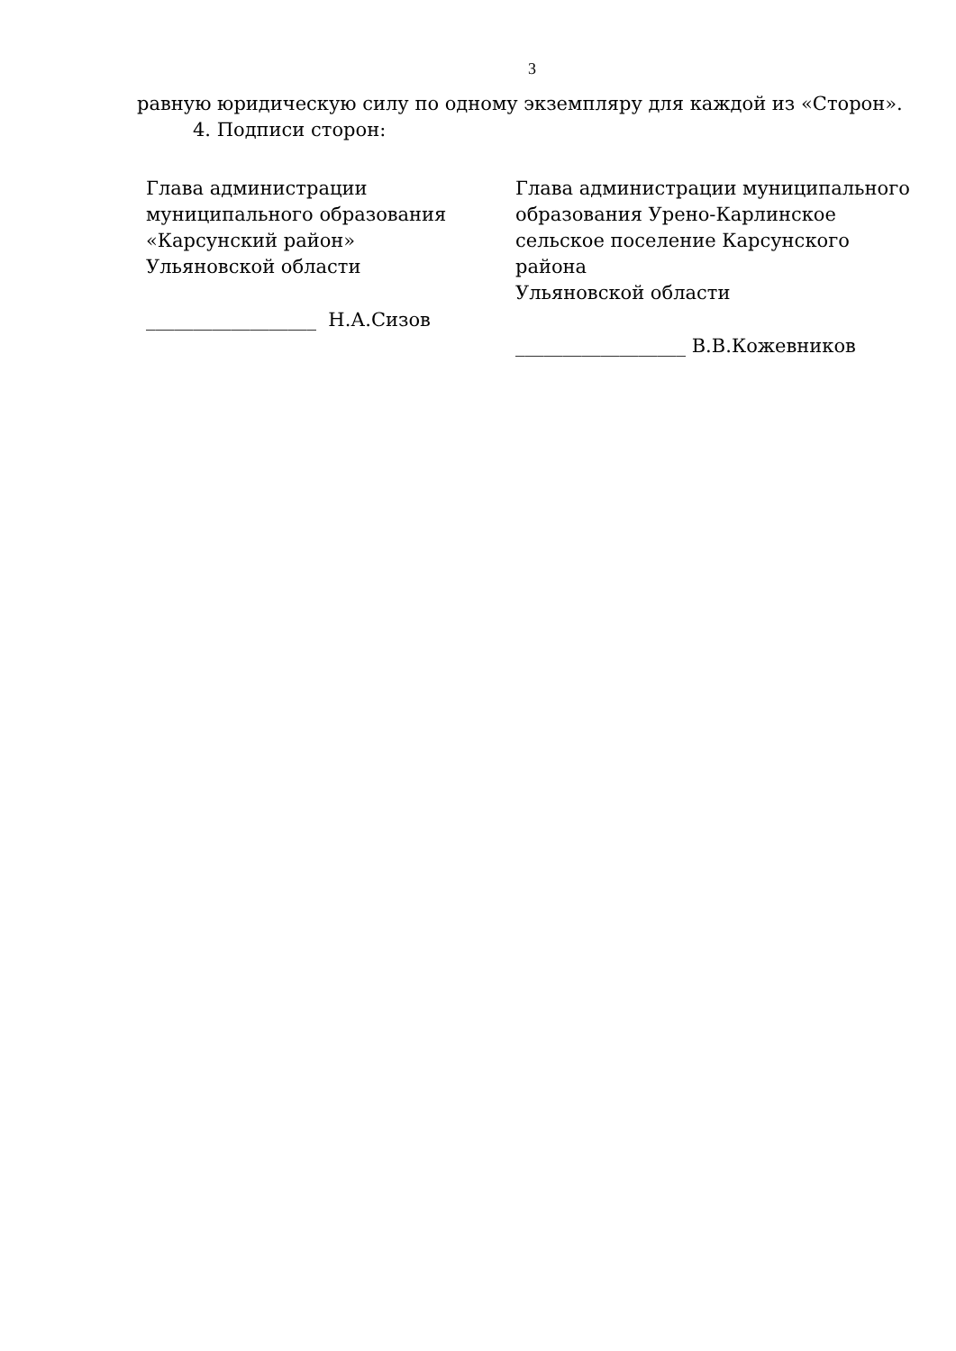3
равную юридическую силу по одному экземпляру для каждой из «Сторон».
4. Подписи сторон:
Глава администрации
муниципального образования
«Карсунский район»
Ульяновской области
__________________ Н.А.Сизов
Глава администрации муниципального
образования Урено-Карлинское
сельское поселение Карсунского района
Ульяновской области
__________________ В.В.Кожевников